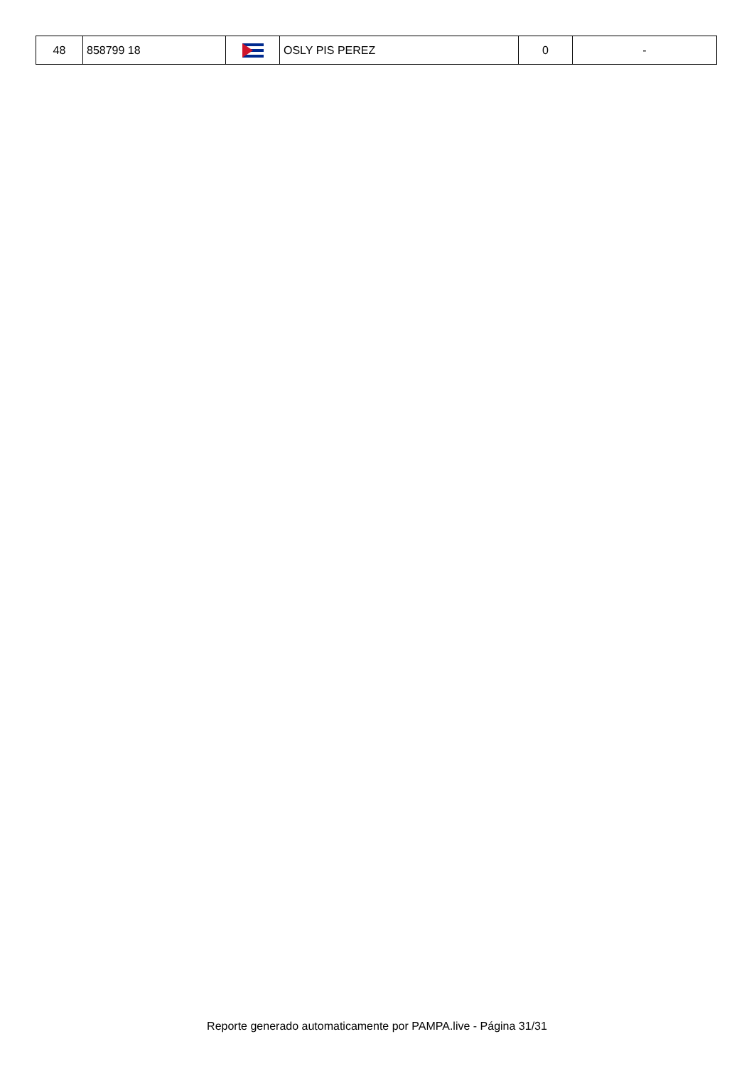| 48 | 858799 18 | | OSLY PIS PEREZ | 0 | - |
Reporte generado automaticamente por PAMPA.live - Página 31/31